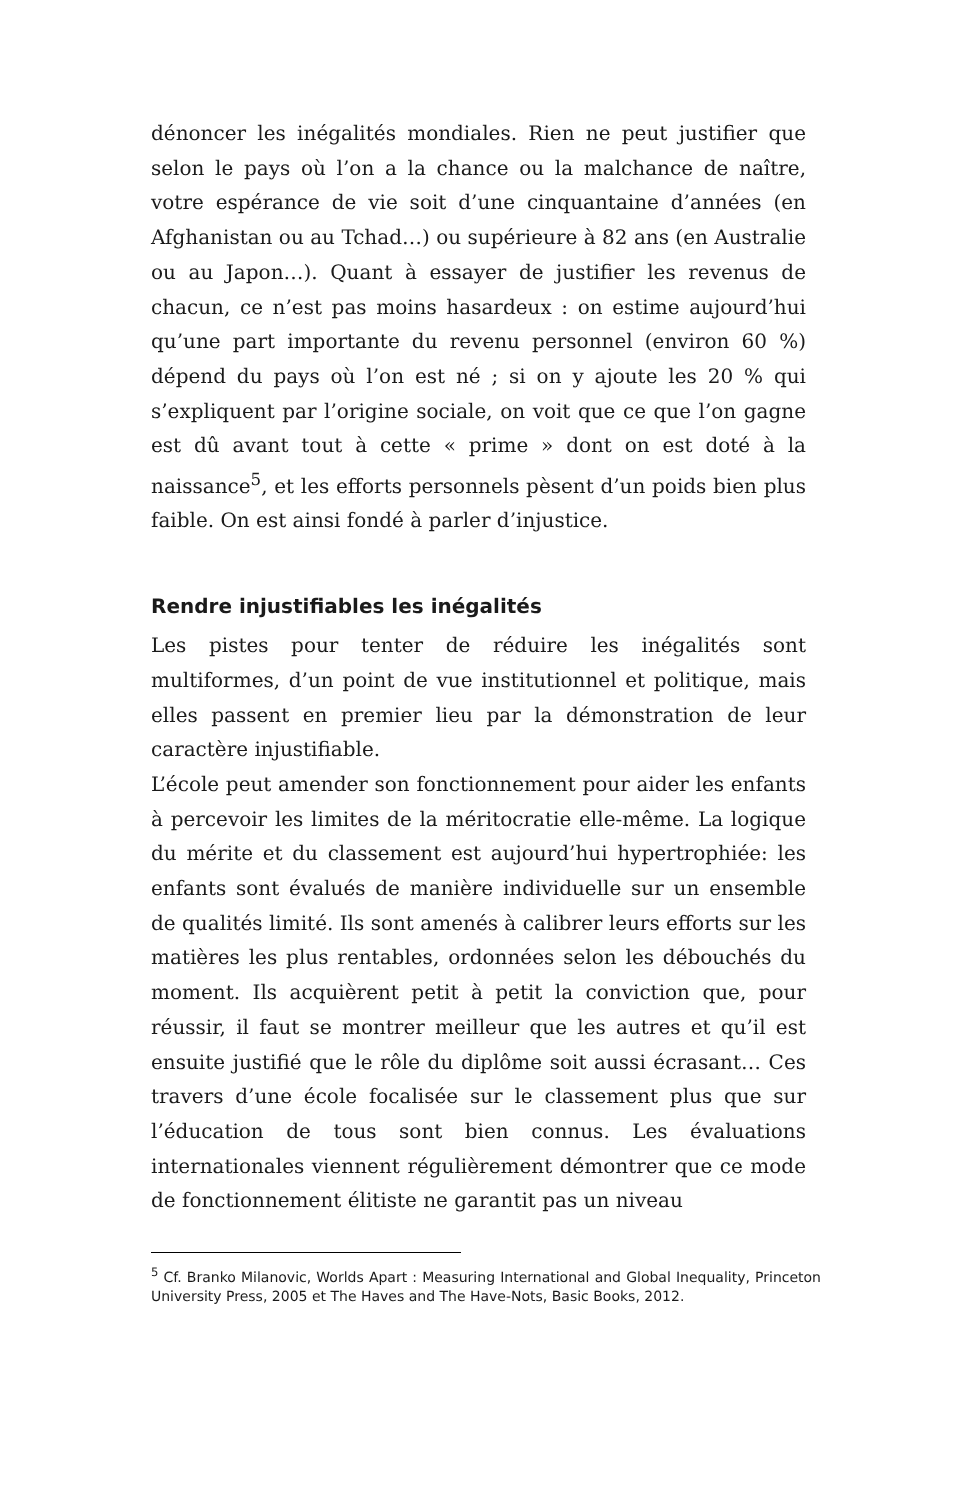dénoncer les inégalités mondiales. Rien ne peut justifier que selon le pays où l’on a la chance ou la malchance de naître, votre espérance de vie soit d’une cinquantaine d’années (en Afghanistan ou au Tchad…) ou supérieure à 82 ans (en Australie ou au Japon…). Quant à essayer de justifier les revenus de chacun, ce n’est pas moins hasardeux : on estime aujourd’hui qu’une part importante du revenu personnel (environ 60 %) dépend du pays où l’on est né ; si on y ajoute les 20 % qui s’expliquent par l’origine sociale, on voit que ce que l’on gagne est dû avant tout à cette « prime » dont on est doté à la naissance<sup>5</sup>, et les efforts personnels pèsent d’un poids bien plus faible. On est ainsi fondé à parler d’injustice.
Rendre injustifiables les inégalités
Les pistes pour tenter de réduire les inégalités sont multiformes, d’un point de vue institutionnel et politique, mais elles passent en premier lieu par la démonstration de leur caractère injustifiable.
L’école peut amender son fonctionnement pour aider les enfants à percevoir les limites de la méritocratie elle-même. La logique du mérite et du classement est aujourd’hui hypertrophiée: les enfants sont évalués de manière individuelle sur un ensemble de qualités limité. Ils sont amenés à calibrer leurs efforts sur les matières les plus rentables, ordonnées selon les débouchés du moment. Ils acquièrent petit à petit la conviction que, pour réussir, il faut se montrer meilleur que les autres et qu’il est ensuite justifié que le rôle du diplôme soit aussi écrasant… Ces travers d’une école focalisée sur le classement plus que sur l’éducation de tous sont bien connus. Les évaluations internationales viennent régulièrement démontrer que ce mode de fonctionnement élitiste ne garantit pas un niveau
<sup>5</sup> Cf. Branko Milanovic, Worlds Apart : Measuring International and Global Inequality, Princeton University Press, 2005 et The Haves and The Have-Nots, Basic Books, 2012.